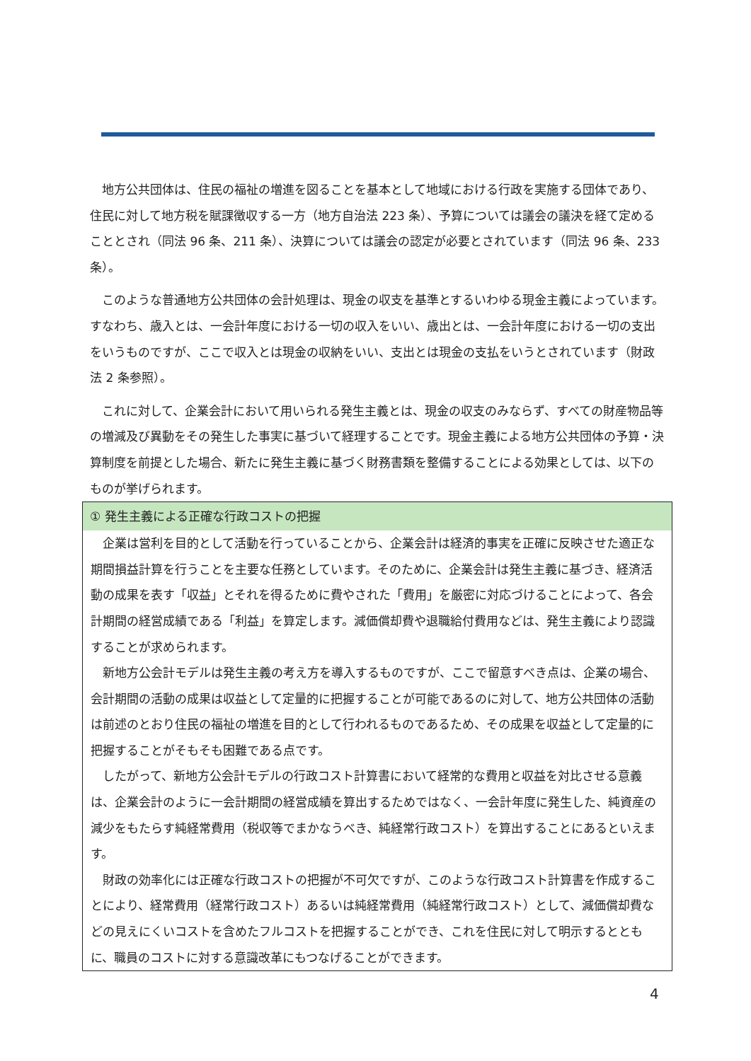地方公共団体は、住民の福祉の増進を図ることを基本として地域における行政を実施する団体であり、住民に対して地方税を賦課徴収する一方（地方自治法 223 条）、予算については議会の議決を経て定めることとされ（同法 96 条、211 条）、決算については議会の認定が必要とされています（同法 96 条、233 条）。
このような普通地方公共団体の会計処理は、現金の収支を基準とするいわゆる現金主義によっています。すなわち、歳入とは、一会計年度における一切の収入をいい、歳出とは、一会計年度における一切の支出をいうものですが、ここで収入とは現金の収納をいい、支出とは現金の支払をいうとされています（財政法 2 条参照）。
これに対して、企業会計において用いられる発生主義とは、現金の収支のみならず、すべての財産物品等の増減及び異動をその発生した事実に基づいて経理することです。現金主義による地方公共団体の予算・決算制度を前提とした場合、新たに発生主義に基づく財務書類を整備することによる効果としては、以下のものが挙げられます。
① 発生主義による正確な行政コストの把握
企業は営利を目的として活動を行っていることから、企業会計は経済的事実を正確に反映させた適正な期間損益計算を行うことを主要な任務としています。そのために、企業会計は発生主義に基づき、経済活動の成果を表す「収益」とそれを得るために費やされた「費用」を厳密に対応づけることによって、各会計期間の経営成績である「利益」を算定します。減価償却費や退職給付費用などは、発生主義により認識することが求められます。
新地方公会計モデルは発生主義の考え方を導入するものですが、ここで留意すべき点は、企業の場合、会計期間の活動の成果は収益として定量的に把握することが可能であるのに対して、地方公共団体の活動は前述のとおり住民の福祉の増進を目的として行われるものであるため、その成果を収益として定量的に把握することがそもそも困難である点です。
したがって、新地方公会計モデルの行政コスト計算書において経常的な費用と収益を対比させる意義は、企業会計のように一会計期間の経営成績を算出するためではなく、一会計年度に発生した、純資産の減少をもたらす純経常費用（税収等でまかなうべき、純経常行政コスト）を算出することにあるといえます。
財政の効率化には正確な行政コストの把握が不可欠ですが、このような行政コスト計算書を作成することにより、経常費用（経常行政コスト）あるいは純経常費用（純経常行政コスト）として、減価償却費などの見えにくいコストを含めたフルコストを把握することができ、これを住民に対して明示するとともに、職員のコストに対する意識改革にもつなげることができます。
4